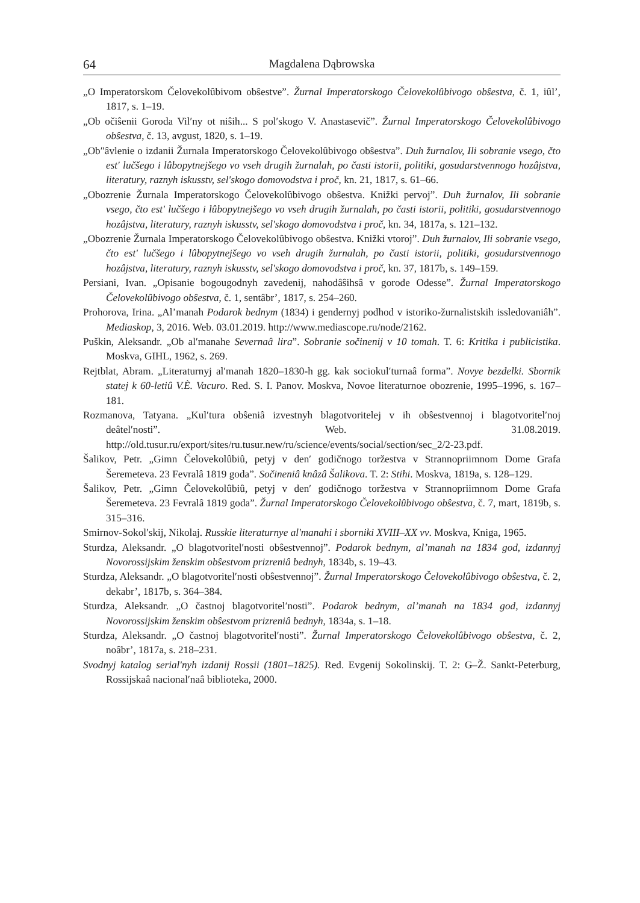64 Magdalena Dąbrowska
„O Imperatorskom Čelovekolûbivom obŝestve”. Žurnal Imperatorskogo Čelovekolûbivogo obŝestva, č. 1, iûl’, 1817, s. 1–19.
„Ob očiŝenii Goroda Vil′ny ot niŝih... S pol′skogo V. Anastasevič”. Žurnal Imperatorskogo Čelovekolûbivogo obŝestva, č. 13, avgust, 1820, s. 1–19.
„Ob″âvlenie o izdanii Žurnala Imperatorskogo Čelovekolûbivogo obŝestva”. Duh žurnalov, Ili sobranie vsego, čto est' lučšego i lûbopytnejšego vo vseh drugih žurnalah, po časti istorii, politiki, gosudarstvennogo hozâjstva, literatury, raznyh iskusstv, sel'skogo domovodstva i proč, kn. 21, 1817, s. 61–66.
„Obozrenie Žurnala Imperatorskogo Čelovekolûbivogo obŝestva. Knižki pervoj”. Duh žurnalov, Ili sobranie vsego, čto est' lučšego i lûbopytnejšego vo vseh drugih žurnalah, po časti istorii, politiki, gosudarstvennogo hozâjstva, literatury, raznyh iskusstv, sel'skogo domovodstva i proč, kn. 34, 1817a, s. 121–132.
„Obozrenie Žurnala Imperatorskogo Čelovekolûbivogo obŝestva. Knižki vtoroj”. Duh žurnalov, Ili sobranie vsego, čto est' lučšego i lûbopytnejšego vo vseh drugih žurnalah, po časti istorii, politiki, gosudarstvennogo hozâjstva, literatury, raznyh iskusstv, sel'skogo domovodstva i proč, kn. 37, 1817b, s. 149–159.
Persiani, Ivan. „Opisanie bogougodnyh zavedenij, nahodâŝihsâ v gorode Odesse”. Žurnal Imperatorskogo Čelovekolûbivogo obŝestva, č. 1, sentâbr’, 1817, s. 254–260.
Prohorova, Irina. „Al’manah Podarok bednym (1834) i gendernyj podhod v istoriko-žurnalistskih issledovaniâh”. Mediaskop, 3, 2016. Web. 03.01.2019. http://www.mediascope.ru/node/2162.
Puškin, Aleksandr. „Ob al′manahe Severnaâ lira”. Sobranie sočinenij v 10 tomah. T. 6: Kritika i publicistika. Moskva, GIHL, 1962, s. 269.
Rejtblat, Abram. „Literaturnyj al′manah 1820–1830-h gg. kak sociokul′turnaâ forma”. Novye bezdelki. Sbornik statej k 60-letiû V.È. Vacuro. Red. S. I. Panov. Moskva, Novoe literaturnoe obozrenie, 1995–1996, s. 167–181.
Rozmanova, Tatyana. „Kul′tura obŝeniâ izvestnyh blagotvoritelej v ih obŝestvennoj i blagotvoritel′noj deâtel′nosti”. Web. 31.08.2019. http://old.tusur.ru/export/sites/ru.tusur.new/ru/science/events/social/section/sec_2/2-23.pdf.
Šalikov, Petr. „Gimn Čelovekolûbiû, petyj v den′ godičnogo toržestva v Strannopriimnom Dome Grafa Šeremeteva. 23 Fevralâ 1819 goda”. Sočineniâ knâzâ Šalikova. T. 2: Stihi. Moskva, 1819a, s. 128–129.
Šalikov, Petr. „Gimn Čelovekolûbiû, petyj v den′ godičnogo toržestva v Strannopriimnom Dome Grafa Šeremeteva. 23 Fevralâ 1819 goda”. Žurnal Imperatorskogo Čelovekolûbivogo obŝestva, č. 7, mart, 1819b, s. 315–316.
Smirnov-Sokol′skij, Nikolaj. Russkie literaturnye al'manahi i sborniki XVIII–XX vv. Moskva, Kniga, 1965.
Sturdza, Aleksandr. „O blagotvoritel′nosti obŝestvennoj”. Podarok bednym, al’manah na 1834 god, izdannyj Novorossijskim ženskim obŝestvom prizreniâ bednyh, 1834b, s. 19–43.
Sturdza, Aleksandr. „O blagotvoritel′nosti obŝestvennoj”. Žurnal Imperatorskogo Čelovekolûbivogo obŝestva, č. 2, dekabr’, 1817b, s. 364–384.
Sturdza, Aleksandr. „O častnoj blagotvoritel′nosti”. Podarok bednym, al’manah na 1834 god, izdannyj Novorossijskim ženskim obŝestvom prizreniâ bednyh, 1834a, s. 1–18.
Sturdza, Aleksandr. „O častnoj blagotvoritel′nosti”. Žurnal Imperatorskogo Čelovekolûbivogo obŝestva, č. 2, noâbr’, 1817a, s. 218–231.
Svodnyj katalog serial'nyh izdanij Rossii (1801–1825). Red. Evgenij Sokolinskij. T. 2: G–Ž. Sankt-Peterburg, Rossijskaâ nacional′naâ biblioteka, 2000.